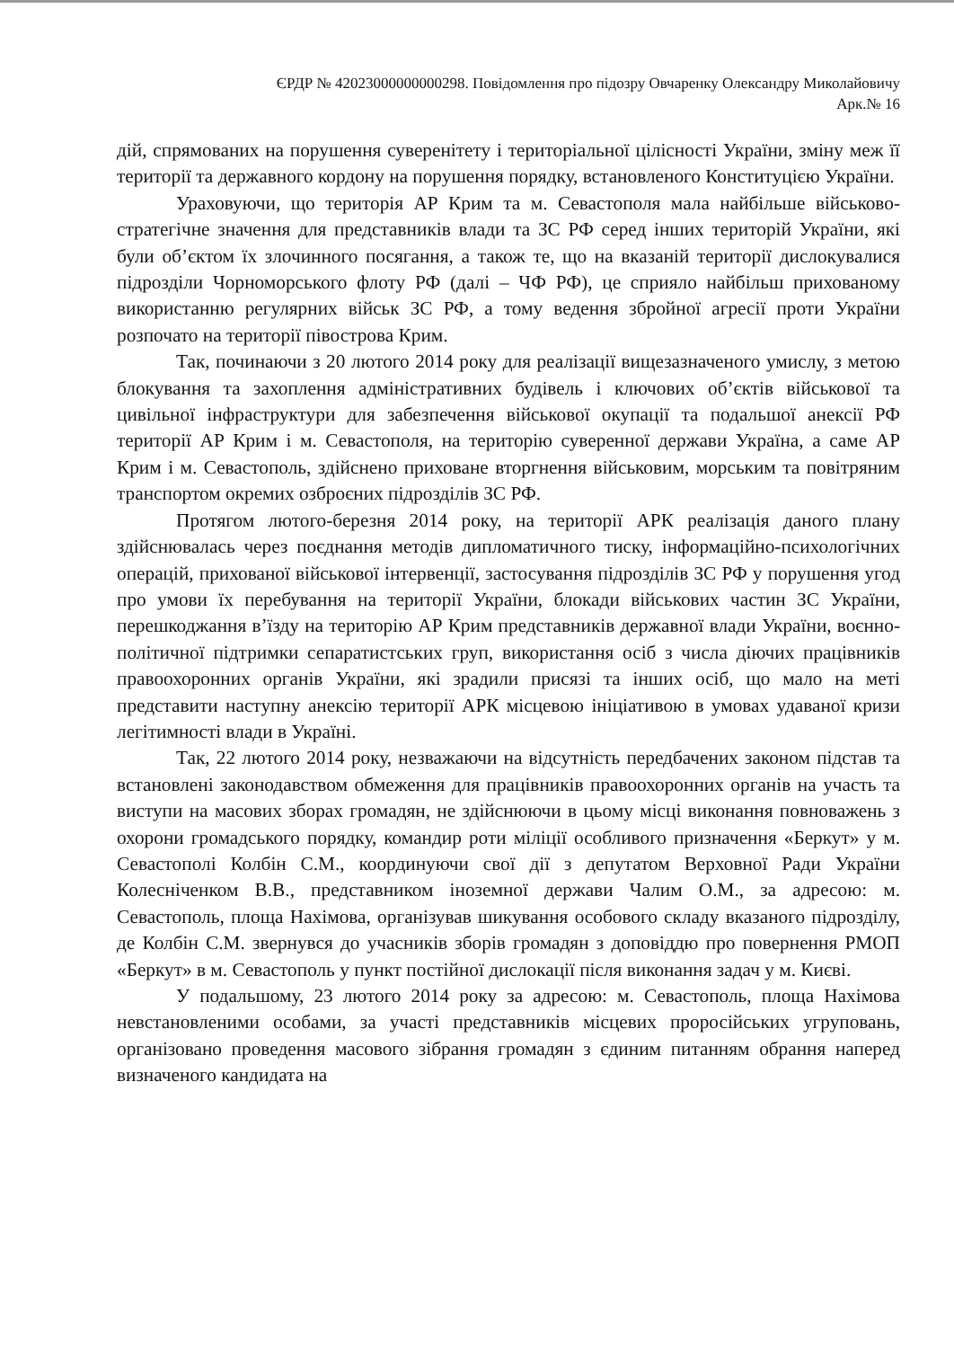ЄРДР № 42023000000000298. Повідомлення про підозру Овчаренку Олександру Миколайовичу
Арк.№ 16
дій, спрямованих на порушення суверенітету і територіальної цілісності України, зміну меж її території та державного кордону на порушення порядку, встановленого Конституцією України.
Ураховуючи, що територія АР Крим та м. Севастополя мала найбільше військово-стратегічне значення для представників влади та ЗС РФ серед інших територій України, які були об’єктом їх злочинного посягання, а також те, що на вказаній території дислокувалися підрозділи Чорноморського флоту РФ (далі – ЧФ РФ), це сприяло найбільш прихованому використанню регулярних військ ЗС РФ, а тому ведення збройної агресії проти України розпочато на території півострова Крим.
Так, починаючи з 20 лютого 2014 року для реалізації вищезазначеного умислу, з метою блокування та захоплення адміністративних будівель і ключових об’єктів військової та цивільної інфраструктури для забезпечення військової окупації та подальшої анексії РФ території АР Крим і м. Севастополя, на територію суверенної держави Україна, а саме АР Крим і м. Севастополь, здійснено приховане вторгнення військовим, морським та повітряним транспортом окремих озброєних підрозділів ЗС РФ.
Протягом лютого-березня 2014 року, на території АРК реалізація даного плану здійснювалась через поєднання методів дипломатичного тиску, інформаційно-психологічних операцій, прихованої військової інтервенції, застосування підрозділів ЗС РФ у порушення угод про умови їх перебування на території України, блокади військових частин ЗС України, перешкоджання в’їзду на територію АР Крим представників державної влади України, воєнно-політичної підтримки сепаратистських груп, використання осіб з числа діючих працівників правоохоронних органів України, які зрадили присязі та інших осіб, що мало на меті представити наступну анексію території АРК місцевою ініціативою в умовах удаваної кризи легітимності влади в Україні.
Так, 22 лютого 2014 року, незважаючи на відсутність передбачених законом підстав та встановлені законодавством обмеження для працівників правоохоронних органів на участь та виступи на масових зборах громадян, не здійснюючи в цьому місці виконання повноважень з охорони громадського порядку, командир роти міліції особливого призначення «Беркут» у м. Севастополі Колбін С.М., координуючи свої дії з депутатом Верховної Ради України Колесніченком В.В., представником іноземної держави Чалим О.М., за адресою: м. Севастополь, площа Нахімова, організував шикування особового складу вказаного підрозділу, де Колбін С.М. звернувся до учасників зборів громадян з доповіддю про повернення РМОП «Беркут» в м. Севастополь у пункт постійної дислокації після виконання задач у м. Києві.
У подальшому, 23 лютого 2014 року за адресою: м. Севастополь, площа Нахімова невстановленими особами, за участі представників місцевих проросійських угруповань, організовано проведення масового зібрання громадян з єдиним питанням обрання наперед визначеного кандидата на